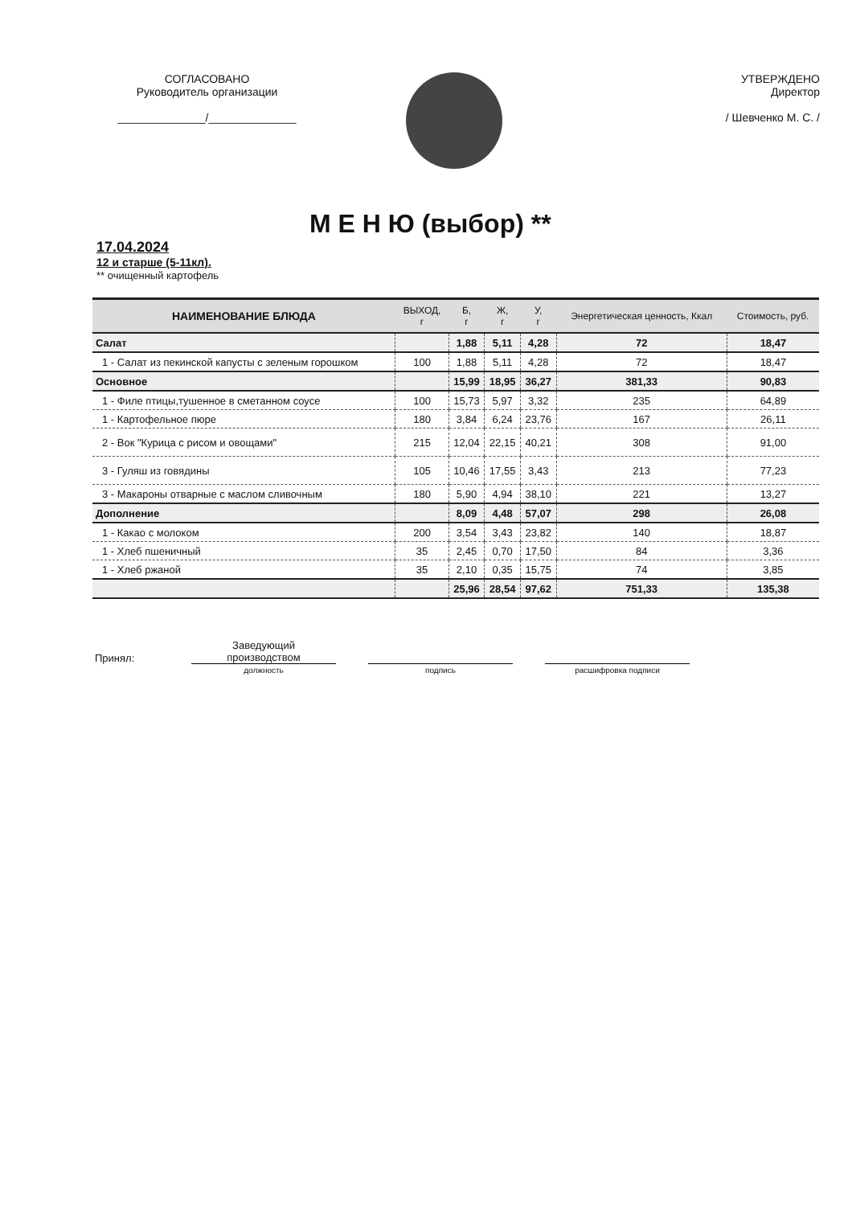СОГЛАСОВАНО
Руководитель организации
______________/______________
УТВЕРЖДЕНО
Директор
/ Шевченко М. С. /
М Е Н Ю (выбор) **
17.04.2024
12 и старше (5-11кл).
** очищенный картофель
| НАИМЕНОВАНИЕ БЛЮДА | ВЫХОД, г | Б, г | Ж, г | У, г | Энергетическая ценность, Ккал | Стоимость, руб. |
| --- | --- | --- | --- | --- | --- | --- |
| Салат | | 1,88 | 5,11 | 4,28 | 72 | 18,47 |
| 1 - Салат из пекинской капусты с зеленым горошком | 100 | 1,88 | 5,11 | 4,28 | 72 | 18,47 |
| Основное | | 15,99 | 18,95 | 36,27 | 381,33 | 90,83 |
| 1 - Филе птицы,тушенное в сметанном соусе | 100 | 15,73 | 5,97 | 3,32 | 235 | 64,89 |
| 1 - Картофельное пюре | 180 | 3,84 | 6,24 | 23,76 | 167 | 26,11 |
| 2 - Вок "Курица с рисом и овощами" | 215 | 12,04 | 22,15 | 40,21 | 308 | 91,00 |
| 3 - Гуляш из говядины | 105 | 10,46 | 17,55 | 3,43 | 213 | 77,23 |
| 3 - Макароны отварные с маслом сливочным | 180 | 5,90 | 4,94 | 38,10 | 221 | 13,27 |
| Дополнение | | 8,09 | 4,48 | 57,07 | 298 | 26,08 |
| 1 - Какао с молоком | 200 | 3,54 | 3,43 | 23,82 | 140 | 18,87 |
| 1 - Хлеб пшеничный | 35 | 2,45 | 0,70 | 17,50 | 84 | 3,36 |
| 1 - Хлеб ржаной | 35 | 2,10 | 0,35 | 15,75 | 74 | 3,85 |
| | | 25,96 | 28,54 | 97,62 | 751,33 | 135,38 |
Принял:
Заведующий
производством
должность подпись расшифровка подписи